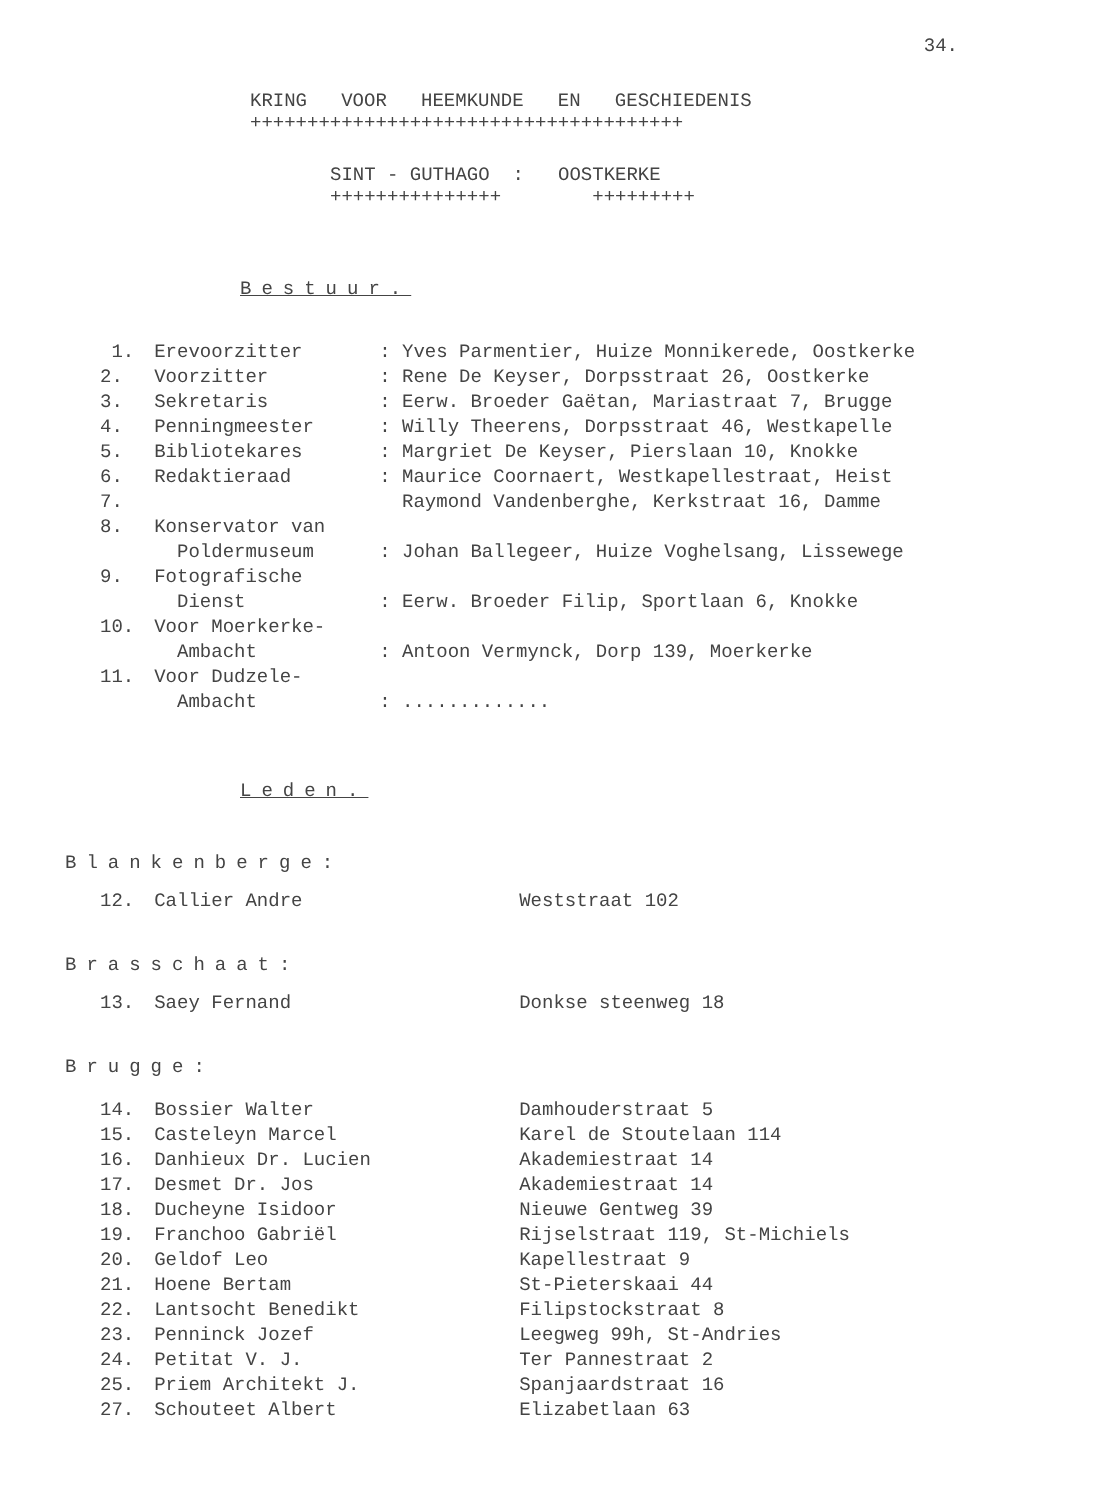34.
KRING VOOR HEEMKUNDE EN GESCHIEDENIS
++++++++++++++++++++++++++++++++++++++
SINT - GUTHAGO : OOSTKERKE
+++++++++++++++ +++++++++
Bestuur.
| 1. | Erevoorzitter | : Yves Parmentier, Huize Monnikerede, Oostkerke |
| 2. | Voorzitter | : Rene De Keyser, Dorpsstraat 26, Oostkerke |
| 3. | Sekretaris | : Eerw. Broeder Gaëtan, Mariastraat 7, Brugge |
| 4. | Penningmeester | : Willy Theerens, Dorpsstraat 46, Westkapelle |
| 5. | Bibliotekares | : Margriet De Keyser, Pierslaan 10, Knokke |
| 6. | Redaktieraad | : Maurice Coornaert, Westkapellestraat, Heist |
| 7. | | Raymond Vandenberghe, Kerkstraat 16, Damme |
| 8. | Konservator van Poldermuseum | : Johan Ballegeer, Huize Voghelsang, Lissewege |
| 9. | Fotografische Dienst | : Eerw. Broeder Filip, Sportlaan 6, Knokke |
| 10. | Voor Moerkerke- Ambacht | : Antoon Vermynck, Dorp 139, Moerkerke |
| 11. | Voor Dudzele- Ambacht | : ............. |
Leden.
Blankenberge:
| 12. | Callier Andre | Weststraat 102 |
Brasschaat:
| 13. | Saey Fernand | Donkse steenweg 18 |
Brugge:
| 14. | Bossier Walter | Damhouderstraat 5 |
| 15. | Casteleyn Marcel | Karel de Stoutelaan 114 |
| 16. | Danhieux Dr. Lucien | Akademiestraat 14 |
| 17. | Desmet Dr. Jos | Akademiestraat 14 |
| 18. | Ducheyne Isidoor | Nieuwe Gentweg 39 |
| 19. | Franchoo Gabriël | Rijselstraat 119, St-Michiels |
| 20. | Geldof Leo | Kapellestraat 9 |
| 21. | Hoene Bertam | St-Pieterskaai 44 |
| 22. | Lantsocht Benedikt | Filipstockstraat 8 |
| 23. | Penninck Jozef | Leegweg 99h, St-Andries |
| 24. | Petitat V. J. | Ter Pannestraat 2 |
| 25. | Priem Architekt J. | Spanjaardstraat 16 |
| 27. | Schouteet Albert | Elizabetlaan 63 |